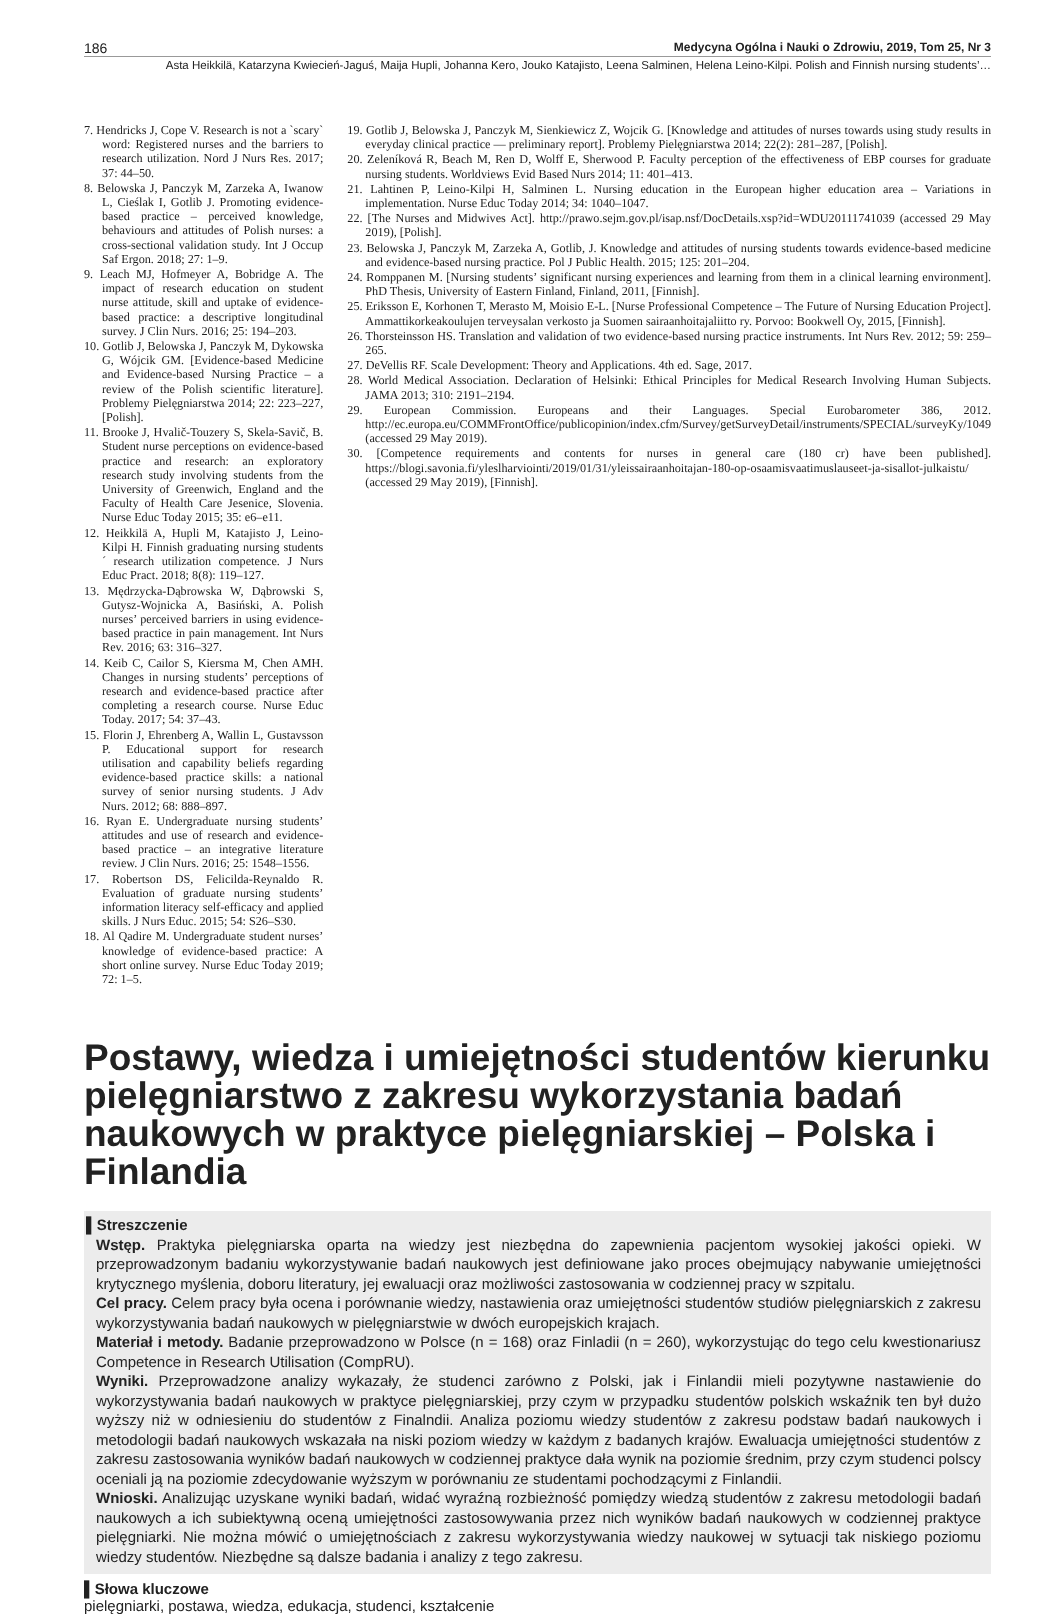186 Medycyna Ogólna i Nauki o Zdrowiu, 2019, Tom 25, Nr 3
Asta Heikkilä, Katarzyna Kwiecień-Jaguś, Maija Hupli, Johanna Kero, Jouko Katajisto, Leena Salminen, Helena Leino-Kilpi. Polish and Finnish nursing students’…
7. Hendricks J, Cope V. Research is not a `scary` word: Registered nurses and the barriers to research utilization. Nord J Nurs Res. 2017; 37: 44–50.
8. Belowska J, Panczyk M, Zarzeka A, Iwanow L, Cieślak I, Gotlib J. Promoting evidence-based practice – perceived knowledge, behaviours and attitudes of Polish nurses: a cross-sectional validation study. Int J Occup Saf Ergon. 2018; 27: 1–9.
9. Leach MJ, Hofmeyer A, Bobridge A. The impact of research education on student nurse attitude, skill and uptake of evidence-based practice: a descriptive longitudinal survey. J Clin Nurs. 2016; 25: 194–203.
10. Gotlib J, Belowska J, Panczyk M, Dykowska G, Wójcik GM. [Evidence-based Medicine and Evidence-based Nursing Practice – a review of the Polish scientific literature]. Problemy Pielęgniarstwa 2014; 22: 223–227, [Polish].
11. Brooke J, Hvalič-Touzery S, Skela-Savič, B. Student nurse perceptions on evidence-based practice and research: an exploratory research study involving students from the University of Greenwich, England and the Faculty of Health Care Jesenice, Slovenia. Nurse Educ Today 2015; 35: e6–e11.
12. Heikkilä A, Hupli M, Katajisto J, Leino-Kilpi H. Finnish graduating nursing students´ research utilization competence. J Nurs Educ Pract. 2018; 8(8): 119–127.
13. Mędrzycka-Dąbrowska W, Dąbrowski S, Gutysz-Wojnicka A, Basiński, A. Polish nurses’ perceived barriers in using evidence-based practice in pain management. Int Nurs Rev. 2016; 63: 316–327.
14. Keib C, Cailor S, Kiersma M, Chen AMH. Changes in nursing students’ perceptions of research and evidence-based practice after completing a research course. Nurse Educ Today. 2017; 54: 37–43.
15. Florin J, Ehrenberg A, Wallin L, Gustavsson P. Educational support for research utilisation and capability beliefs regarding evidence-based practice skills: a national survey of senior nursing students. J Adv Nurs. 2012; 68: 888–897.
16. Ryan E. Undergraduate nursing students’ attitudes and use of research and evidence-based practice – an integrative literature review. J Clin Nurs. 2016; 25: 1548–1556.
17. Robertson DS, Felicilda-Reynaldo R. Evaluation of graduate nursing students’ information literacy self-efficacy and applied skills. J Nurs Educ. 2015; 54: S26–S30.
18. Al Qadire M. Undergraduate student nurses’ knowledge of evidence-based practice: A short online survey. Nurse Educ Today 2019; 72: 1–5.
19. Gotlib J, Belowska J, Panczyk M, Sienkiewicz Z, Wojcik G. [Knowledge and attitudes of nurses towards using study results in everyday clinical practice — preliminary report]. Problemy Pielęgniarstwa 2014; 22(2): 281–287, [Polish].
20. Zeleníková R, Beach M, Ren D, Wolff E, Sherwood P. Faculty perception of the effectiveness of EBP courses for graduate nursing students. Worldviews Evid Based Nurs 2014; 11: 401–413.
21. Lahtinen P, Leino-Kilpi H, Salminen L. Nursing education in the European higher education area – Variations in implementation. Nurse Educ Today 2014; 34: 1040–1047.
22. [The Nurses and Midwives Act]. http://prawo.sejm.gov.pl/isap.nsf/DocDetails.xsp?id=WDU20111741039 (accessed 29 May 2019), [Polish].
23. Belowska J, Panczyk M, Zarzeka A, Gotlib, J. Knowledge and attitudes of nursing students towards evidence-based medicine and evidence-based nursing practice. Pol J Public Health. 2015; 125: 201–204.
24. Romppanen M. [Nursing students’ significant nursing experiences and learning from them in a clinical learning environment]. PhD Thesis, University of Eastern Finland, Finland, 2011, [Finnish].
25. Eriksson E, Korhonen T, Merasto M, Moisio E-L. [Nurse Professional Competence – The Future of Nursing Education Project]. Ammattikorkeakoulujen terveysalan verkosto ja Suomen sairaanhoitajaliitto ry. Porvoo: Bookwell Oy, 2015, [Finnish].
26. Thorsteinsson HS. Translation and validation of two evidence-based nursing practice instruments. Int Nurs Rev. 2012; 59: 259–265.
27. DeVellis RF. Scale Development: Theory and Applications. 4th ed. Sage, 2017.
28. World Medical Association. Declaration of Helsinki: Ethical Principles for Medical Research Involving Human Subjects. JAMA 2013; 310: 2191–2194.
29. European Commission. Europeans and their Languages. Special Eurobarometer 386, 2012. http://ec.europa.eu/COMMFrontOffice/publicopinion/index.cfm/Survey/getSurveyDetail/instruments/SPECIAL/surveyKy/1049 (accessed 29 May 2019).
30. [Competence requirements and contents for nurses in general care (180 cr) have been published]. https://blogi.savonia.fi/yleslharviointi/2019/01/31/yleissairaanhoitajan-180-op-osaamisvaatimuslauseet-ja-sisallot-julkaistu/ (accessed 29 May 2019), [Finnish].
Postawy, wiedza i umiejętności studentów kierunku pielęgniarstwo z zakresu wykorzystania badań naukowych w praktyce pielęgniarskiej – Polska i Finlandia
▌Streszczenie
Wstęp. Praktyka pielęgniarska oparta na wiedzy jest niezbędna do zapewnienia pacjentom wysokiej jakości opieki. W przeprowadzonym badaniu wykorzystywanie badań naukowych jest definiowane jako proces obejmujący nabywanie umiejętności krytycznego myślenia, doboru literatury, jej ewaluacji oraz możliwości zastosowania w codziennej pracy w szpitalu.
Cel pracy. Celem pracy była ocena i porównanie wiedzy, nastawienia oraz umiejętności studentów studiów pielęgniarskich z zakresu wykorzystywania badań naukowych w pielęgniarstwie w dwóch europejskich krajach.
Materiał i metody. Badanie przeprowadzono w Polsce (n = 168) oraz Finladii (n = 260), wykorzystując do tego celu kwestionariusz Competence in Research Utilisation (CompRU).
Wyniki. Przeprowadzone analizy wykazały, że studenci zarówno z Polski, jak i Finlandii mieli pozytywne nastawienie do wykorzystywania badań naukowych w praktyce pielęgniarskiej, przy czym w przypadku studentów polskich wskaźnik ten był dużo wyższy niż w odniesieniu do studentów z Finalndii. Analiza poziomu wiedzy studentów z zakresu podstaw badań naukowych i metodologii badań naukowych wskazała na niski poziom wiedzy w każdym z badanych krajów. Ewaluacja umiejętności studentów z zakresu zastosowania wyników badań naukowych w codziennej praktyce dała wynik na poziomie średnim, przy czym studenci polscy oceniali ją na poziomie zdecydowanie wyższym w porównaniu ze studentami pochodzącymi z Finlandii.
Wnioski. Analizując uzyskane wyniki badań, widać wyraźną rozbieżność pomiędzy wiedzą studentów z zakresu metodologii badań naukowych a ich subiektywną oceną umiejętności zastosowywania przez nich wyników badań naukowych w codziennej praktyce pielęgniarki. Nie można mówić o umiejętnościach z zakresu wykorzystywania wiedzy naukowej w sytuacji tak niskiego poziomu wiedzy studentów. Niezbędne są dalsze badania i analizy z tego zakresu.
▌Słowa kluczowe
pielęgniarki, postawa, wiedza, edukacja, studenci, kształcenie